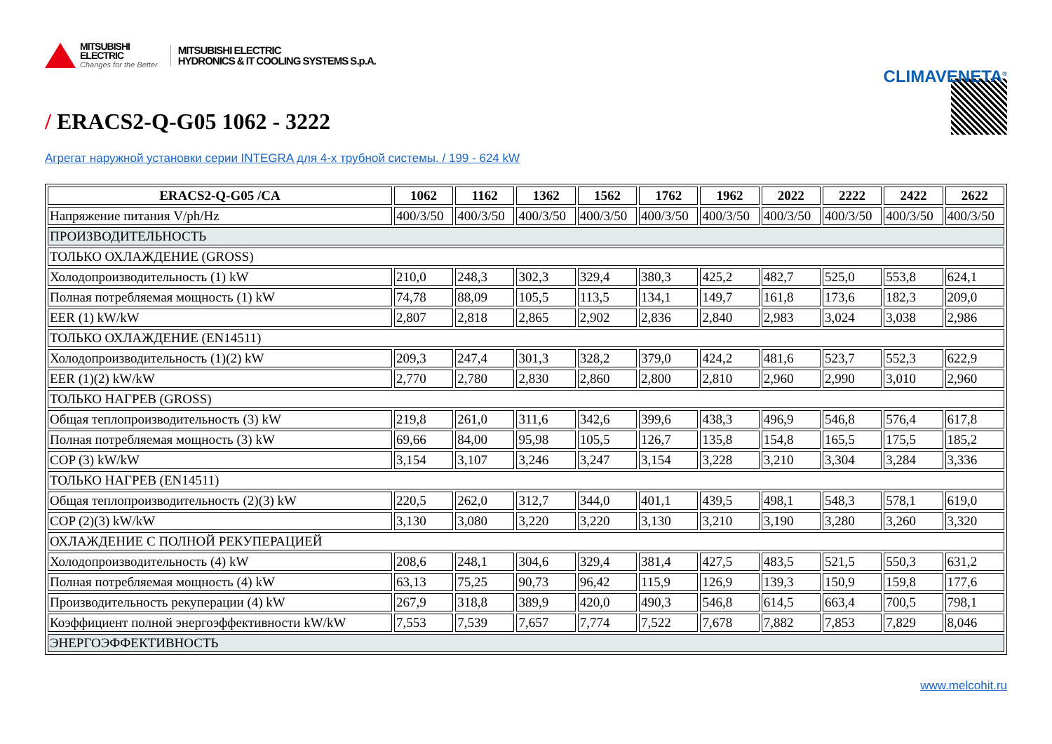MITSUBISHI
ELECTRIC
Changes for the Better
MITSUBISHI ELECTRIC
HYDRONICS & IT COOLING SYSTEMS S.p.A.
CLIMAVENETA<sup>®</sup>
/ ERACS2-Q-G05 1062 - 3222
Агрегат наружной установки серии INTEGRA для 4-х трубной системы. / 199 - 624 kW
| ERACS2-Q-G05 /CA | 1062 | 1162 | 1362 | 1562 | 1762 | 1962 | 2022 | 2222 | 2422 | 2622 |
| --- | --- | --- | --- | --- | --- | --- | --- | --- | --- | --- |
| Напряжение питания V/ph/Hz | 400/3/50 | 400/3/50 | 400/3/50 | 400/3/50 | 400/3/50 | 400/3/50 | 400/3/50 | 400/3/50 | 400/3/50 | 400/3/50 |
| ПРОИЗВОДИТЕЛЬНОСТЬ | | | | | | | | | | |
| ТОЛЬКО ОХЛАЖДЕНИЕ (GROSS) | | | | | | | | | | |
| Холодопроизводительность (1) kW | 210,0 | 248,3 | 302,3 | 329,4 | 380,3 | 425,2 | 482,7 | 525,0 | 553,8 | 624,1 |
| Полная потребляемая мощность (1) kW | 74,78 | 88,09 | 105,5 | 113,5 | 134,1 | 149,7 | 161,8 | 173,6 | 182,3 | 209,0 |
| EER (1) kW/kW | 2,807 | 2,818 | 2,865 | 2,902 | 2,836 | 2,840 | 2,983 | 3,024 | 3,038 | 2,986 |
| ТОЛЬКО ОХЛАЖДЕНИЕ (EN14511) | | | | | | | | | | |
| Холодопроизводительность (1)(2) kW | 209,3 | 247,4 | 301,3 | 328,2 | 379,0 | 424,2 | 481,6 | 523,7 | 552,3 | 622,9 |
| EER (1)(2) kW/kW | 2,770 | 2,780 | 2,830 | 2,860 | 2,800 | 2,810 | 2,960 | 2,990 | 3,010 | 2,960 |
| ТОЛЬКО НАГРЕВ (GROSS) | | | | | | | | | | |
| Общая теплопроизводительность (3) kW | 219,8 | 261,0 | 311,6 | 342,6 | 399,6 | 438,3 | 496,9 | 546,8 | 576,4 | 617,8 |
| Полная потребляемая мощность (3) kW | 69,66 | 84,00 | 95,98 | 105,5 | 126,7 | 135,8 | 154,8 | 165,5 | 175,5 | 185,2 |
| COP (3) kW/kW | 3,154 | 3,107 | 3,246 | 3,247 | 3,154 | 3,228 | 3,210 | 3,304 | 3,284 | 3,336 |
| ТОЛЬКО НАГРЕВ (EN14511) | | | | | | | | | | |
| Общая теплопроизводительность (2)(3) kW | 220,5 | 262,0 | 312,7 | 344,0 | 401,1 | 439,5 | 498,1 | 548,3 | 578,1 | 619,0 |
| COP (2)(3) kW/kW | 3,130 | 3,080 | 3,220 | 3,220 | 3,130 | 3,210 | 3,190 | 3,280 | 3,260 | 3,320 |
| ОХЛАЖДЕНИЕ С ПОЛНОЙ РЕКУПЕРАЦИЕЙ | | | | | | | | | | |
| Холодопроизводительность (4) kW | 208,6 | 248,1 | 304,6 | 329,4 | 381,4 | 427,5 | 483,5 | 521,5 | 550,3 | 631,2 |
| Полная потребляемая мощность (4) kW | 63,13 | 75,25 | 90,73 | 96,42 | 115,9 | 126,9 | 139,3 | 150,9 | 159,8 | 177,6 |
| Производительность рекуперации (4) kW | 267,9 | 318,8 | 389,9 | 420,0 | 490,3 | 546,8 | 614,5 | 663,4 | 700,5 | 798,1 |
| Коэффициент полной энергоэффективности kW/kW | 7,553 | 7,539 | 7,657 | 7,774 | 7,522 | 7,678 | 7,882 | 7,853 | 7,829 | 8,046 |
| ЭНЕРГОЭФФЕКТИВНОСТЬ | | | | | | | | | | |
www.melcohit.ru